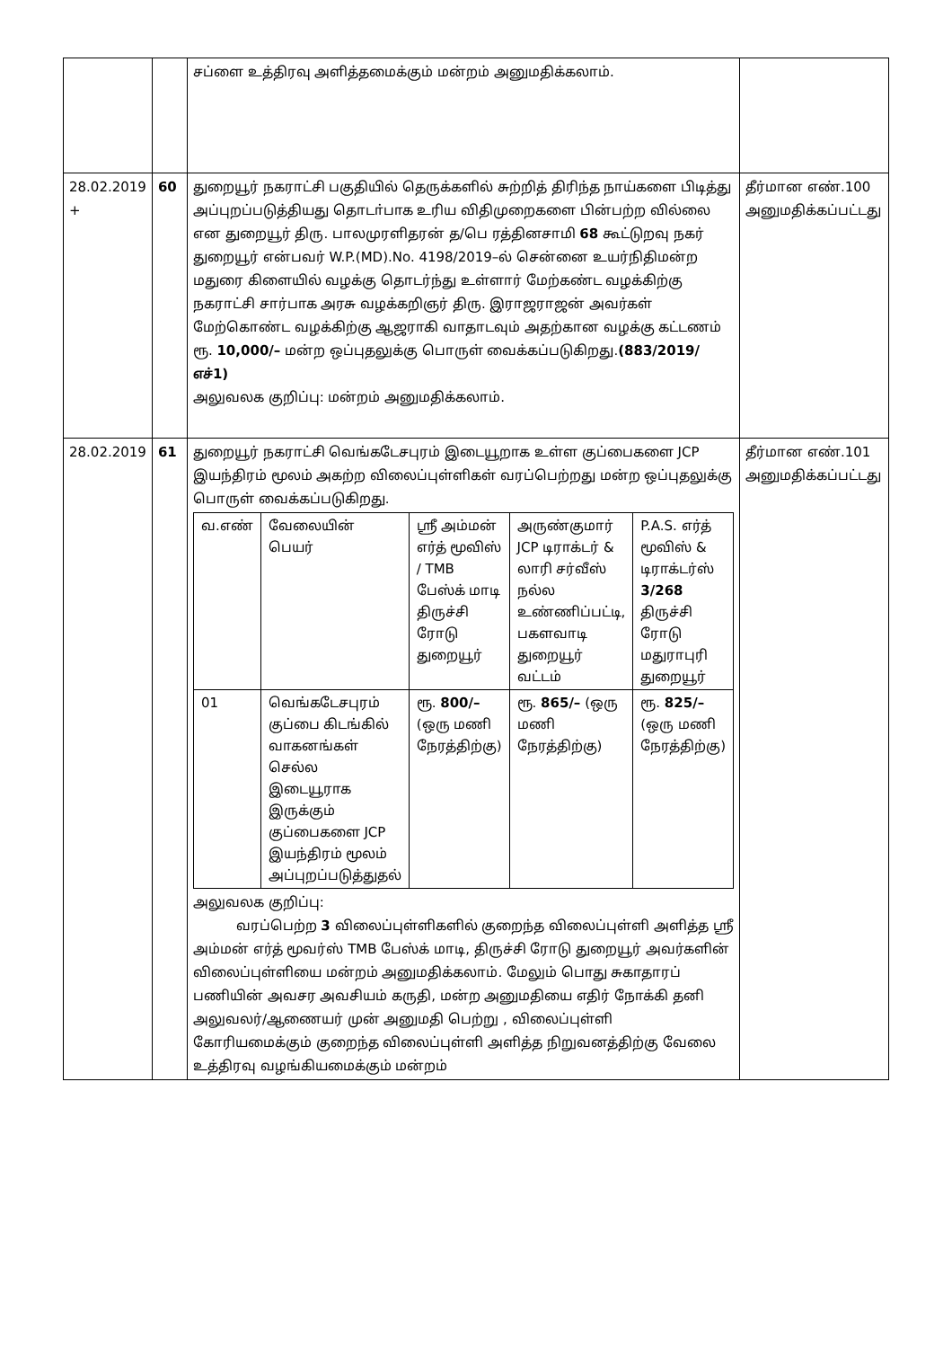| | | சப்ளை உத்திரவு அளித்தமைக்கும் மன்றம் அனுமதிக்கலாம். | |
| 28.02.2019 + | 60 | துறையூர் நகராட்சி பகுதியில் தெருக்களில் சுற்றித் திரிந்த நாய்களை பிடித்து அப்புறப்படுத்தியது தொடா்பாக உரிய விதிமுறைகளை பின்பற்ற வில்லை என துறையூர் திரு. பாலமுரளிதரன் த/பெ ரத்தினசாமி 68 கூட்டுறவு நகர் துறையூர் என்பவர் W.P.(MD).No. 4198/2019–ல் சென்னை உயர்நிதிமன்ற மதுரை கிளையில் வழக்கு தொடர்ந்து உள்ளார் மேற்கண்ட வழக்கிற்கு நகராட்சி சார்பாக அரசு வழக்கறிஞர் திரு. இராஜராஜன் அவர்கள் மேற்கொண்ட வழக்கிற்கு ஆஜராகி வாதாடவும் அதற்கான வழக்கு கட்டணம் ரூ. 10,000/– மன்ற ஒப்புதலுக்கு பொருள் வைக்கப்படுகிறது. (883/2019/எச்1) அலுவலக குறிப்பு: மன்றம் அனுமதிக்கலாம். | தீர்மான எண்.100 அனுமதிக்கப்பட்டது |
| 28.02.2019 | 61 | துறையூர் நகராட்சி வெங்கடேசபுரம் இடையூறாக உள்ள குப்பைகளை JCP இயந்திரம் மூலம் அகற்ற விலைப்புள்ளிகள் வரப்பெற்றது மன்ற ஒப்புதலுக்கு பொருள் வைக்கப்படுகிறது. / வ.எண் / வேலையின் பெயர் / ஸ்ரீ அம்மன் எர்த் மூவிஸ் / TMB பேஸ்க் மாடி திருச்சி ரோடு துறையூர் / அருண்குமார் JCP டிராக்டர் & லாரி சர்வீஸ் நல்ல உண்ணிப்பட்டி, பகளவாடி துறையூர் வட்டம் / P.A.S. எர்த் மூவிஸ் & டிராக்டர்ஸ் 3/268 திருச்சி ரோடு மதுராபுரி துறையூர் / / 01 / வெங்கடேசபுரம் குப்பை கிடங்கில் வாகனங்கள் செல்ல இடையூராக இருக்கும் குப்பைகளை JCP இயந்திரம் மூலம் அப்புறப்படுத்துதல் / ரூ. 800/– (ஒரு மணி நேரத்திற்கு) / ரூ. 865/– (ஒரு மணி நேரத்திற்கு) / ரூ. 825/– (ஒரு மணி நேரத்திற்கு) / அலுவலக குறிப்பு: வரப்பெற்ற 3 விலைப்புள்ளிகளில் குறைந்த விலைப்புள்ளி அளித்த ஸ்ரீ அம்மன் எர்த் மூவர்ஸ் TMB பேஸ்க் மாடி, திருச்சி ரோடு துறையூர் அவர்களின் விலைப்புள்ளியை மன்றம் அனுமதிக்கலாம். மேலும் பொது சுகாதாரப் பணியின் அவசர அவசியம் கருதி, மன்ற அனுமதியை எதிர் நோக்கி தனி அலுவலர்/ஆணையர் முன் அனுமதி பெற்று , விலைப்புள்ளி கோரியமைக்கும் குறைந்த விலைப்புள்ளி அளித்த நிறுவனத்திற்கு வேலை உத்திரவு வழங்கியமைக்கும் மன்றம் | தீர்மான எண்.101 அனுமதிக்கப்பட்டது |